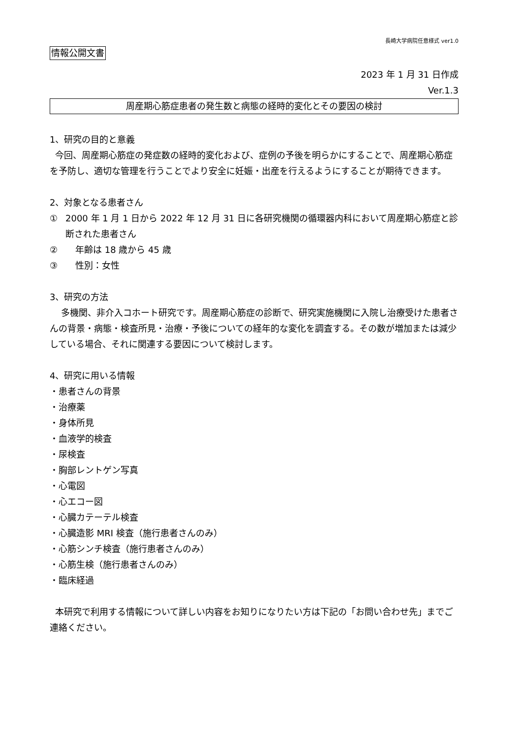長崎大学病院任意様式 ver1.0
情報公開文書
2023 年 1 月 31 日作成
Ver.1.3
周産期心筋症患者の発生数と病態の経時的変化とその要因の検討
1、研究の目的と意義
今回、周産期心筋症の発症数の経時的変化および、症例の予後を明らかにすることで、周産期心筋症を予防し、適切な管理を行うことでより安全に妊娠・出産を行えるようにすることが期待できます。
2、対象となる患者さん
① 2000 年 1 月 1 日から 2022 年 12 月 31 日に各研究機関の循環器内科において周産期心筋症と診断された患者さん
② 年齢は 18 歳から 45 歳
③ 性別：女性
3、研究の方法
多機関、非介入コホート研究です。周産期心筋症の診断で、研究実施機関に入院し治療受けた患者さんの背景・病態・検査所見・治療・予後についての経年的な変化を調査する。その数が増加または減少している場合、それに関連する要因について検討します。
4、研究に用いる情報
・患者さんの背景
・治療薬
・身体所見
・血液学的検査
・尿検査
・胸部レントゲン写真
・心電図
・心エコー図
・心臓カテーテル検査
・心臓造影 MRI 検査（施行患者さんのみ）
・心筋シンチ検査（施行患者さんのみ）
・心筋生検（施行患者さんのみ）
・臨床経過
本研究で利用する情報について詳しい内容をお知りになりたい方は下記の「お問い合わせ先」までご連絡ください。